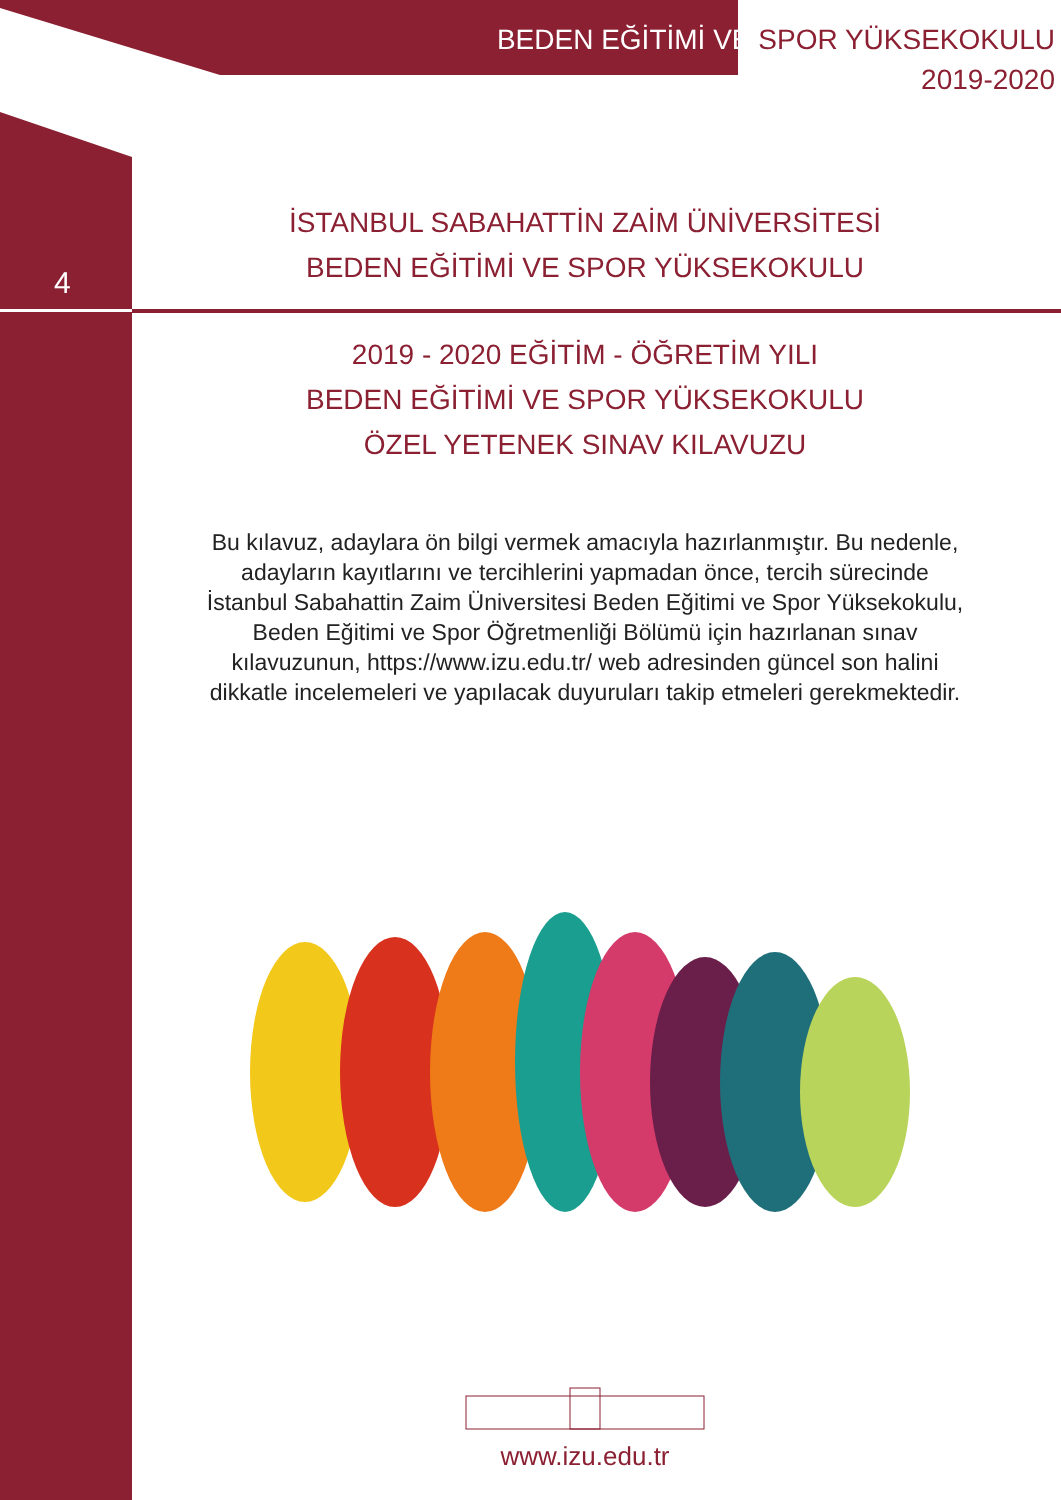BEDEN EĞİTİMİ VE SPOR YÜKSEKOKULU
2019-2020
4
İSTANBUL SABAHATTİN ZAİM ÜNİVERSİTESİ
BEDEN EĞİTİMİ VE SPOR YÜKSEKOKULU
2019 - 2020 EĞİTİM - ÖĞRETİM YILI
BEDEN EĞİTİMİ VE SPOR YÜKSEKOKULU
ÖZEL YETENEK SINAV KILAVUZU
Bu kılavuz, adaylara ön bilgi vermek amacıyla hazırlanmıştır. Bu nedenle, adayların kayıtlarını ve tercihlerini yapmadan önce, tercih sürecinde İstanbul Sabahattin Zaim Üniversitesi Beden Eğitimi ve Spor Yüksekokulu, Beden Eğitimi ve Spor Öğretmenliği Bölümü için hazırlanan sınav kılavuzunun, https://www.izu.edu.tr/ web adresinden güncel son halini dikkatle incelemeleri ve yapılacak duyuruları takip etmeleri gerekmektedir.
www.izu.edu.tr